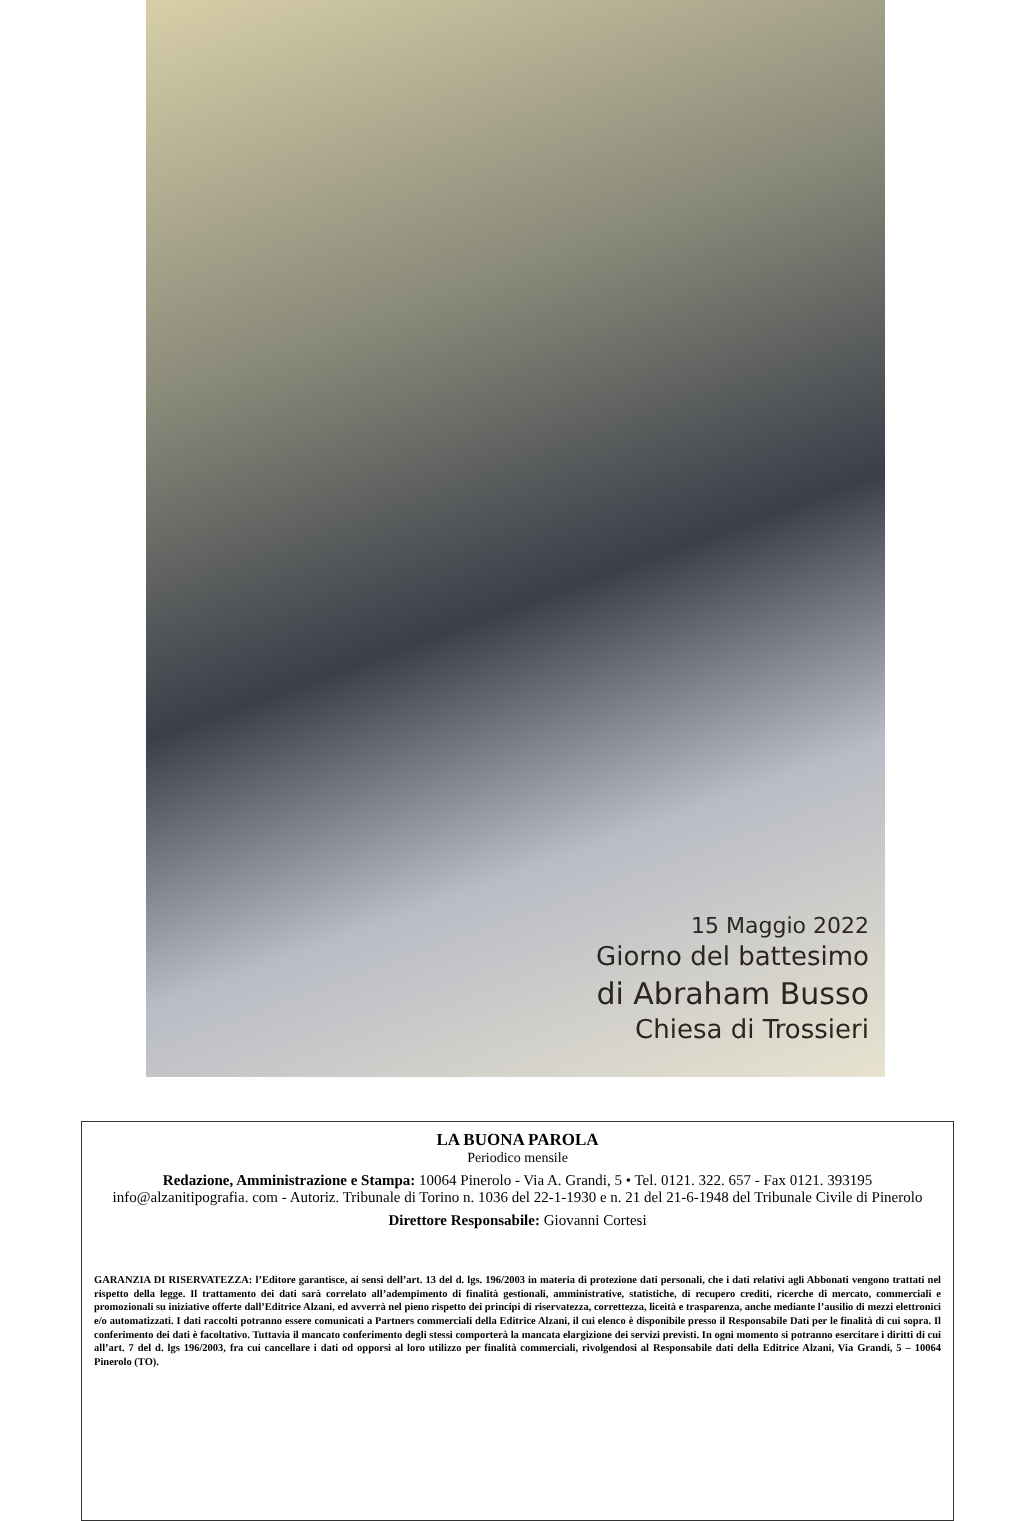15 Maggio 2022
Giorno del battesimo
di Abraham Busso
Chiesa di Trossieri
LA BUONA PAROLA
Periodico mensile
Redazione, Amministrazione e Stampa: 10064 Pinerolo - Via A. Grandi, 5 • Tel. 0121. 322. 657 - Fax 0121. 393195 info@alzanitipografia. com - Autoriz. Tribunale di Torino n. 1036 del 22-1-1930 e n. 21 del 21-6-1948 del Tribunale Civile di Pinerolo
Direttore Responsabile: Giovanni Cortesi
GARANZIA DI RISERVATEZZA: l’Editore garantisce, ai sensi dell’art. 13 del d. lgs. 196/2003 in materia di protezione dati personali, che i dati relativi agli Abbonati vengono trattati nel rispetto della legge. Il trattamento dei dati sarà correlato all’adempimento di finalità gestionali, amministrative, statistiche, di recupero crediti, ricerche di mercato, commerciali e promozionali su iniziative offerte dall’Editrice Alzani, ed avverrà nel pieno rispetto dei principi di riservatezza, correttezza, liceità e trasparenza, anche mediante l’ausilio di mezzi elettronici e/o automatizzati. I dati raccolti potranno essere comunicati a Partners commerciali della Editrice Alzani, il cui elenco è disponibile presso il Responsabile Dati per le finalità di cui sopra. Il conferimento dei dati è facoltativo. Tuttavia il mancato conferimento degli stessi comporterà la mancata elargizione dei servizi previsti. In ogni momento si potranno esercitare i diritti di cui all’art. 7 del d. lgs 196/2003, fra cui cancellare i dati od opporsi al loro utilizzo per finalità commerciali, rivolgendosi al Responsabile dati della Editrice Alzani, Via Grandi, 5 – 10064 Pinerolo (TO).